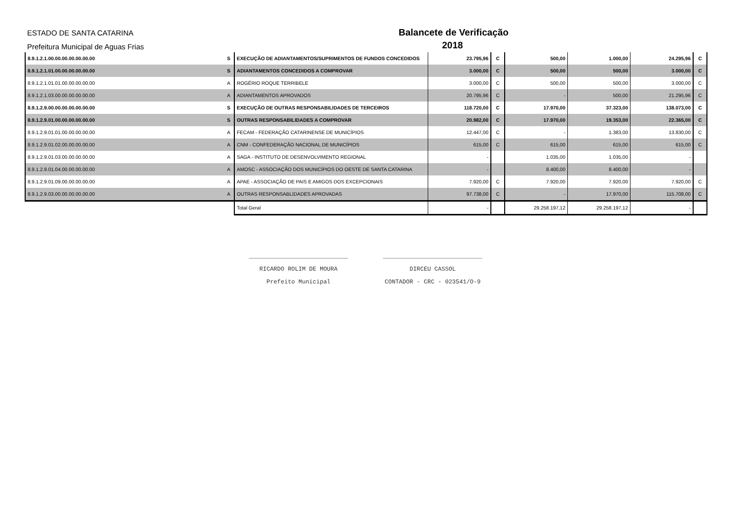ESTADO DE SANTA CATARINA
Prefeitura Municipal de Aguas Frias
Balancete de Verificação
2018
| 8.9.1.2.1.00.00.00.00.00.00.00 | S | EXECUÇÃO DE ADIANTAMENTOS/SUPRIMENTOS DE FUNDOS CONCEDIDOS | 23.795,96 | C | 500,00 | 1.000,00 | 24.295,96 | C |
| 8.9.1.2.1.01.00.00.00.00.00.00 | S | ADIANTAMENTOS CONCEDIDOS A COMPROVAR | 3.000,00 | C | 500,00 | 500,00 | 3.000,00 | C |
| 8.9.1.2.1.01.01.00.00.00.00.00 | A | ROGÉRIO ROQUE TERRIBELE | 3.000,00 | C | 500,00 | 500,00 | 3.000,00 | C |
| 8.9.1.2.1.03.00.00.00.00.00.00 | A | ADIANTAMENTOS APROVADOS | 20.795,96 | C | - | 500,00 | 21.295,96 | C |
| 8.9.1.2.9.00.00.00.00.00.00.00 | S | EXECUÇÃO DE OUTRAS RESPONSABILIDADES DE TERCEIROS | 118.720,00 | C | 17.970,00 | 37.323,00 | 138.073,00 | C |
| 8.9.1.2.9.01.00.00.00.00.00.00 | S | OUTRAS RESPONSABILIDADES A COMPROVAR | 20.982,00 | C | 17.970,00 | 19.353,00 | 22.365,00 | C |
| 8.9.1.2.9.01.01.00.00.00.00.00 | A | FECAM - FEDERAÇÃO CATARINENSE DE MUNICÍPIOS | 12.447,00 | C | - | 1.383,00 | 13.830,00 | C |
| 8.9.1.2.9.01.02.00.00.00.00.00 | A | CNM - CONFEDERAÇÃO NACIONAL DE MUNICÍPIOS | 615,00 | C | 615,00 | 615,00 | 615,00 | C |
| 8.9.1.2.9.01.03.00.00.00.00.00 | A | SAGA - INSTITUTO DE DESENVOLVIMENTO REGIONAL | - | | 1.035,00 | 1.035,00 | - | |
| 8.9.1.2.9.01.04.00.00.00.00.00 | A | AMOSC - ASSOCIAÇÃO DOS MUNICÍPIOS DO OESTE DE SANTA CATARINA | - | | 8.400,00 | 8.400,00 | - | |
| 8.9.1.2.9.01.09.00.00.00.00.00 | A | APAE - ASSOCIAÇÃO DE PAIS E AMIGOS DOS EXCEPCIONAIS | 7.920,00 | C | 7.920,00 | 7.920,00 | 7.920,00 | C |
| 8.9.1.2.9.03.00.00.00.00.00.00 | A | OUTRAS RESPONSABLIDADES APROVADAS | 97.738,00 | C | - | 17.970,00 | 115.708,00 | C |
| | | Total Geral | - | | 29.258.197,12 | 29.258.197,12 | - | |
____________________________
RICARDO ROLIM DE MOURA
Prefeito Municipal
____________________________
DIRCEU CASSOL
CONTADOR - CRC - 023541/O-9